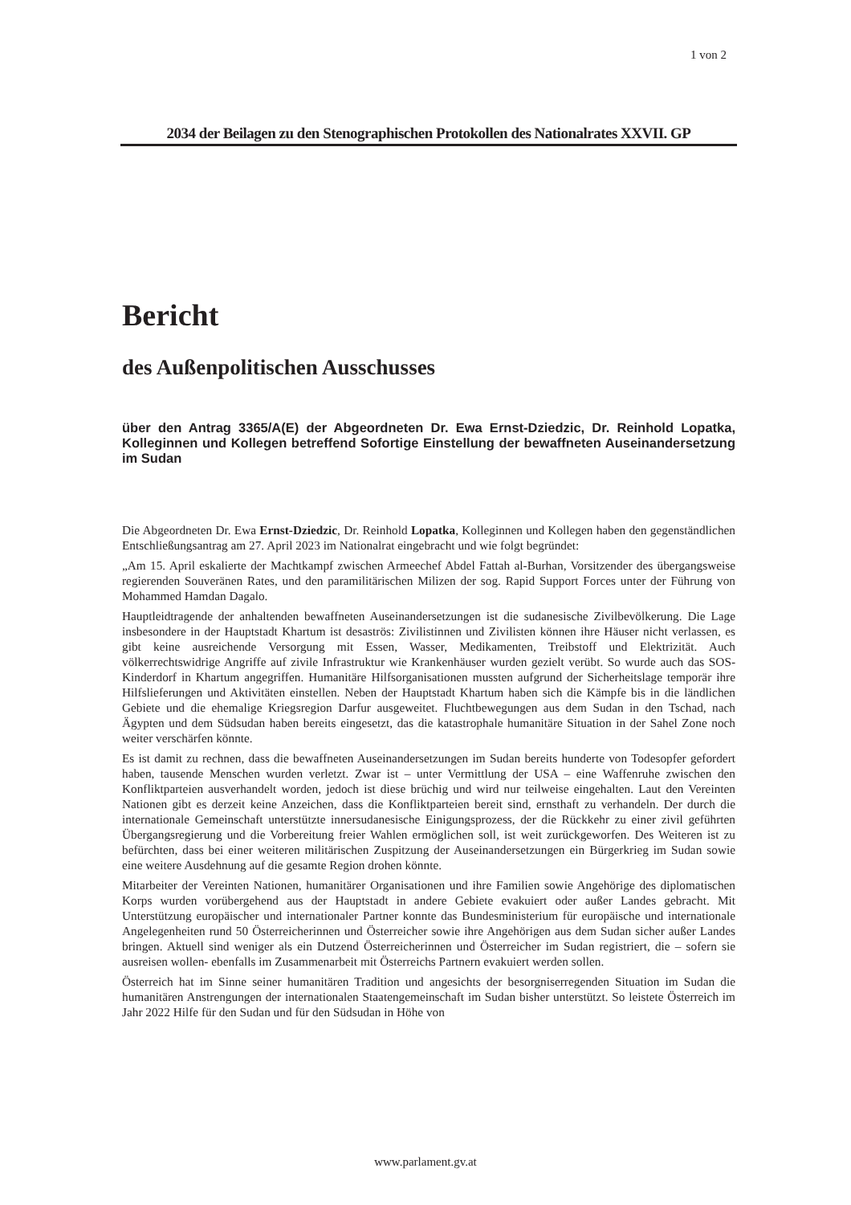1 von 2
2034 der Beilagen zu den Stenographischen Protokollen des Nationalrates XXVII. GP
Bericht
des Außenpolitischen Ausschusses
über den Antrag 3365/A(E) der Abgeordneten Dr. Ewa Ernst-Dziedzic, Dr. Reinhold Lopatka, Kolleginnen und Kollegen betreffend Sofortige Einstellung der bewaffneten Auseinandersetzung im Sudan
Die Abgeordneten Dr. Ewa Ernst-Dziedzic, Dr. Reinhold Lopatka, Kolleginnen und Kollegen haben den gegenständlichen Entschließungsantrag am 27. April 2023 im Nationalrat eingebracht und wie folgt begründet:
„Am 15. April eskalierte der Machtkampf zwischen Armeechef Abdel Fattah al-Burhan, Vorsitzender des übergangsweise regierenden Souveränen Rates, und den paramilitärischen Milizen der sog. Rapid Support Forces unter der Führung von Mohammed Hamdan Dagalo.
Hauptleidtragende der anhaltenden bewaffneten Auseinandersetzungen ist die sudanesische Zivilbevölkerung. Die Lage insbesondere in der Hauptstadt Khartum ist desaströs: Zivilistinnen und Zivilisten können ihre Häuser nicht verlassen, es gibt keine ausreichende Versorgung mit Essen, Wasser, Medikamenten, Treibstoff und Elektrizität. Auch völkerrechtswidrige Angriffe auf zivile Infrastruktur wie Krankenhäuser wurden gezielt verübt. So wurde auch das SOS-Kinderdorf in Khartum angegriffen. Humanitäre Hilfsorganisationen mussten aufgrund der Sicherheitslage temporär ihre Hilfslieferungen und Aktivitäten einstellen. Neben der Hauptstadt Khartum haben sich die Kämpfe bis in die ländlichen Gebiete und die ehemalige Kriegsregion Darfur ausgeweitet. Fluchtbewegungen aus dem Sudan in den Tschad, nach Ägypten und dem Südsudan haben bereits eingesetzt, das die katastrophale humanitäre Situation in der Sahel Zone noch weiter verschärfen könnte.
Es ist damit zu rechnen, dass die bewaffneten Auseinandersetzungen im Sudan bereits hunderte von Todesopfer gefordert haben, tausende Menschen wurden verletzt. Zwar ist – unter Vermittlung der USA – eine Waffenruhe zwischen den Konfliktparteien ausverhandelt worden, jedoch ist diese brüchig und wird nur teilweise eingehalten. Laut den Vereinten Nationen gibt es derzeit keine Anzeichen, dass die Konfliktparteien bereit sind, ernsthaft zu verhandeln. Der durch die internationale Gemeinschaft unterstützte innersudanesische Einigungsprozess, der die Rückkehr zu einer zivil geführten Übergangsregierung und die Vorbereitung freier Wahlen ermöglichen soll, ist weit zurückgeworfen. Des Weiteren ist zu befürchten, dass bei einer weiteren militärischen Zuspitzung der Auseinandersetzungen ein Bürgerkrieg im Sudan sowie eine weitere Ausdehnung auf die gesamte Region drohen könnte.
Mitarbeiter der Vereinten Nationen, humanitärer Organisationen und ihre Familien sowie Angehörige des diplomatischen Korps wurden vorübergehend aus der Hauptstadt in andere Gebiete evakuiert oder außer Landes gebracht. Mit Unterstützung europäischer und internationaler Partner konnte das Bundesministerium für europäische und internationale Angelegenheiten rund 50 Österreicherinnen und Österreicher sowie ihre Angehörigen aus dem Sudan sicher außer Landes bringen. Aktuell sind weniger als ein Dutzend Österreicherinnen und Österreicher im Sudan registriert, die – sofern sie ausreisen wollen- ebenfalls im Zusammenarbeit mit Österreichs Partnern evakuiert werden sollen.
Österreich hat im Sinne seiner humanitären Tradition und angesichts der besorgniserregenden Situation im Sudan die humanitären Anstrengungen der internationalen Staatengemeinschaft im Sudan bisher unterstützt. So leistete Österreich im Jahr 2022 Hilfe für den Sudan und für den Südsudan in Höhe von
www.parlament.gv.at